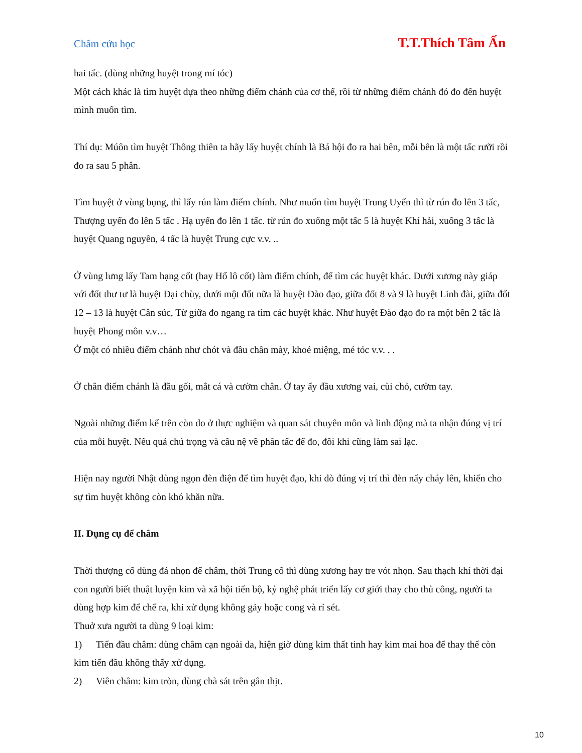Châm cứu học T.T.Thích Tâm Ấn
hai tấc. (dùng những huyệt trong mí tóc)
Một cách khác là tìm huyệt dựa theo những điểm chánh của cơ thể, rồi từ những điểm chánh đó đo đến huyệt mình muốn tìm.
Thí dụ: Múôn tìm huyệt Thông thiên ta hãy lấy huyệt chính là Bá hội đo ra hai bên, mỗi bên là một tấc rưỡi rồi đo ra sau 5 phân.
Tìm huyệt ở vùng bụng, thì lấy rún làm điểm chính. Như muốn tìm huyệt Trung Uyển thì từ rún đo lên 3 tấc, Thượng uyển đo lên 5 tấc . Hạ uyển đo lên 1 tấc. từ rún đo xuống một tấc 5 là huyệt Khí hải, xuống 3 tấc là huyệt Quang nguyên, 4 tấc là huyệt Trung cực v.v. ..
Ở vùng lưng lấy Tam hạng cốt (hay Hổ lô cốt) làm điểm chính, để tìm các huyệt khác. Dưới xương này giáp với đốt thư tư là huyệt Đại chùy, dưới một đốt nữa là huyệt Đào đạo, giữa đốt 8 và 9 là huyệt Linh đài, giữa đốt 12 – 13 là huyệt Cân súc, Từ giữa đo ngang ra tìm các huyệt khác. Như huyệt Đào đạo đo ra một bên 2 tấc là huyệt Phong môn v.v…
Ở một có nhiều điểm chánh như chót và đầu chân mày, khoé miệng, mé tóc v.v. . .
Ở chân điểm chánh là đầu gối, mắt cá và cườm chân. Ở tay ấy đầu xương vai, cùi chỏ, cườm tay.
Ngoài những điểm kể trên còn do ở thực nghiệm và quan sát chuyên môn và linh động mà ta nhận đúng vị trí của mỗi huyệt. Nếu quá chú trọng và câu nệ về phân tấc để đo, đôi khi cũng làm sai lạc.
Hiện nay người Nhật dùng ngọn đèn điện để tìm huyệt đạo, khi dò đúng vị trí thì đèn nẩy cháy lên, khiến cho sự tìm huyệt không còn khó khăn nữa.
II. Dụng cụ để châm
Thời thượng cổ dùng đá nhọn để châm, thời Trung cổ thì dùng xương hay tre vót nhọn. Sau thạch khí thời đại con người biết thuật luyện kim và xã hội tiến bộ, kỷ nghệ phát triển lấy cơ giới thay cho thủ công, người ta dùng hợp kim để chế ra, khi xử dụng không gảy hoặc cong và rỉ sét.
Thuở xưa người ta dùng 9 loại kim:
1) Tiển đầu châm: dùng châm cạn ngoài da, hiện giờ dùng kim thất tinh hay kim mai hoa để thay thế còn kim tiển đầu không thấy xử dụng.
2) Viên châm: kim tròn, dùng chà sát trên gân thịt.
10